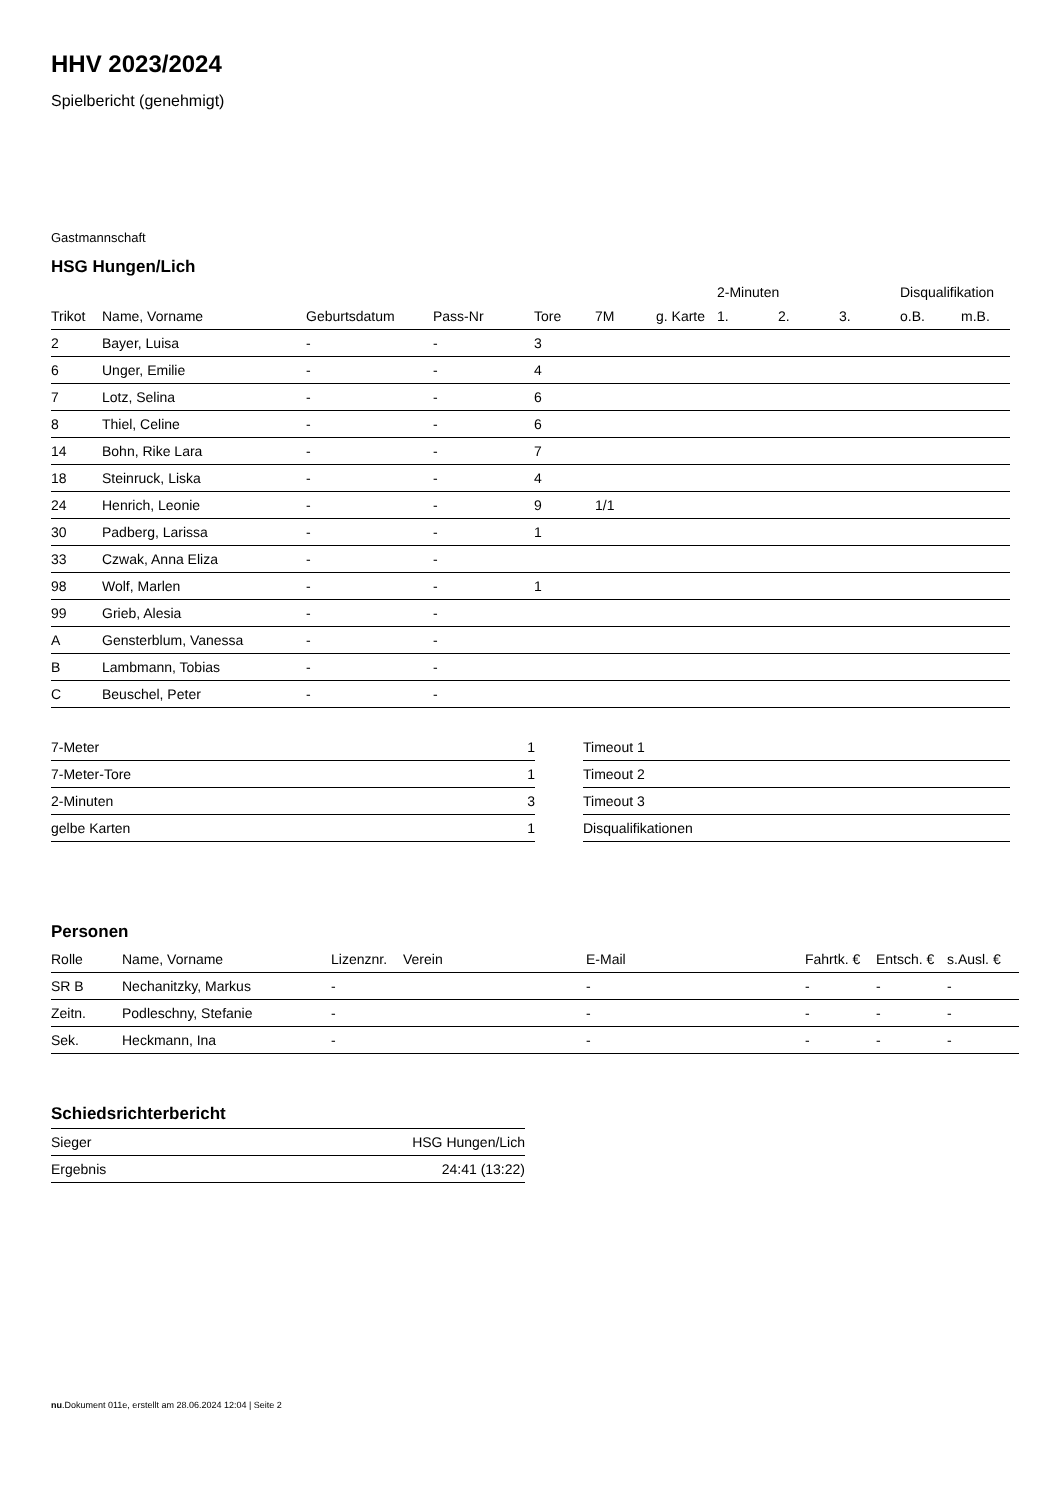HHV 2023/2024
Spielbericht (genehmigt)
Gastmannschaft
HSG Hungen/Lich
| | | | | | | | 2-Minuten | | | Disqualifikation | |
| Trikot | Name, Vorname | Geburtsdatum | Pass-Nr | Tore | 7M | g. Karte | 1. | 2. | 3. | o.B. | m.B. |
| 2 | Bayer, Luisa | - | - | 3 | | | | | | | |
| 6 | Unger, Emilie | - | - | 4 | | | | | | | |
| 7 | Lotz, Selina | - | - | 6 | | | | | | | |
| 8 | Thiel, Celine | - | - | 6 | | | | | | | |
| 14 | Bohn, Rike Lara | - | - | 7 | | | | | | | |
| 18 | Steinruck, Liska | - | - | 4 | | | | | | | |
| 24 | Henrich, Leonie | - | - | 9 | 1/1 | | | | | | |
| 30 | Padberg, Larissa | - | - | 1 | | | | | | | |
| 33 | Czwak, Anna Eliza | - | - | | | | | | | | |
| 98 | Wolf, Marlen | - | - | 1 | | | | | | | |
| 99 | Grieb, Alesia | - | - | | | | | | | | |
| A | Gensterblum, Vanessa | - | - | | | | | | | | |
| B | Lambmann, Tobias | - | - | | | | | | | | |
| C | Beuschel, Peter | - | - | | | | | | | | |
| 7-Meter | 1 |
| 7-Meter-Tore | 1 |
| 2-Minuten | 3 |
| gelbe Karten | 1 |
| Timeout 1 |
| Timeout 2 |
| Timeout 3 |
| Disqualifikationen |
Personen
| Rolle | Name, Vorname | Lizenznr. | Verein | E-Mail | Fahrtk. € | Entsch. € | s.Ausl. € |
| --- | --- | --- | --- | --- | --- | --- | --- |
| SR B | Nechanitzky, Markus | - | | - | - | - | - |
| Zeitn. | Podleschny, Stefanie | - | | - | - | - | - |
| Sek. | Heckmann, Ina | - | | - | - | - | - |
Schiedsrichterbericht
| Sieger | HSG Hungen/Lich |
| Ergebnis | 24:41 (13:22) |
nu.Dokument 011e, erstellt am 28.06.2024 12:04 | Seite 2